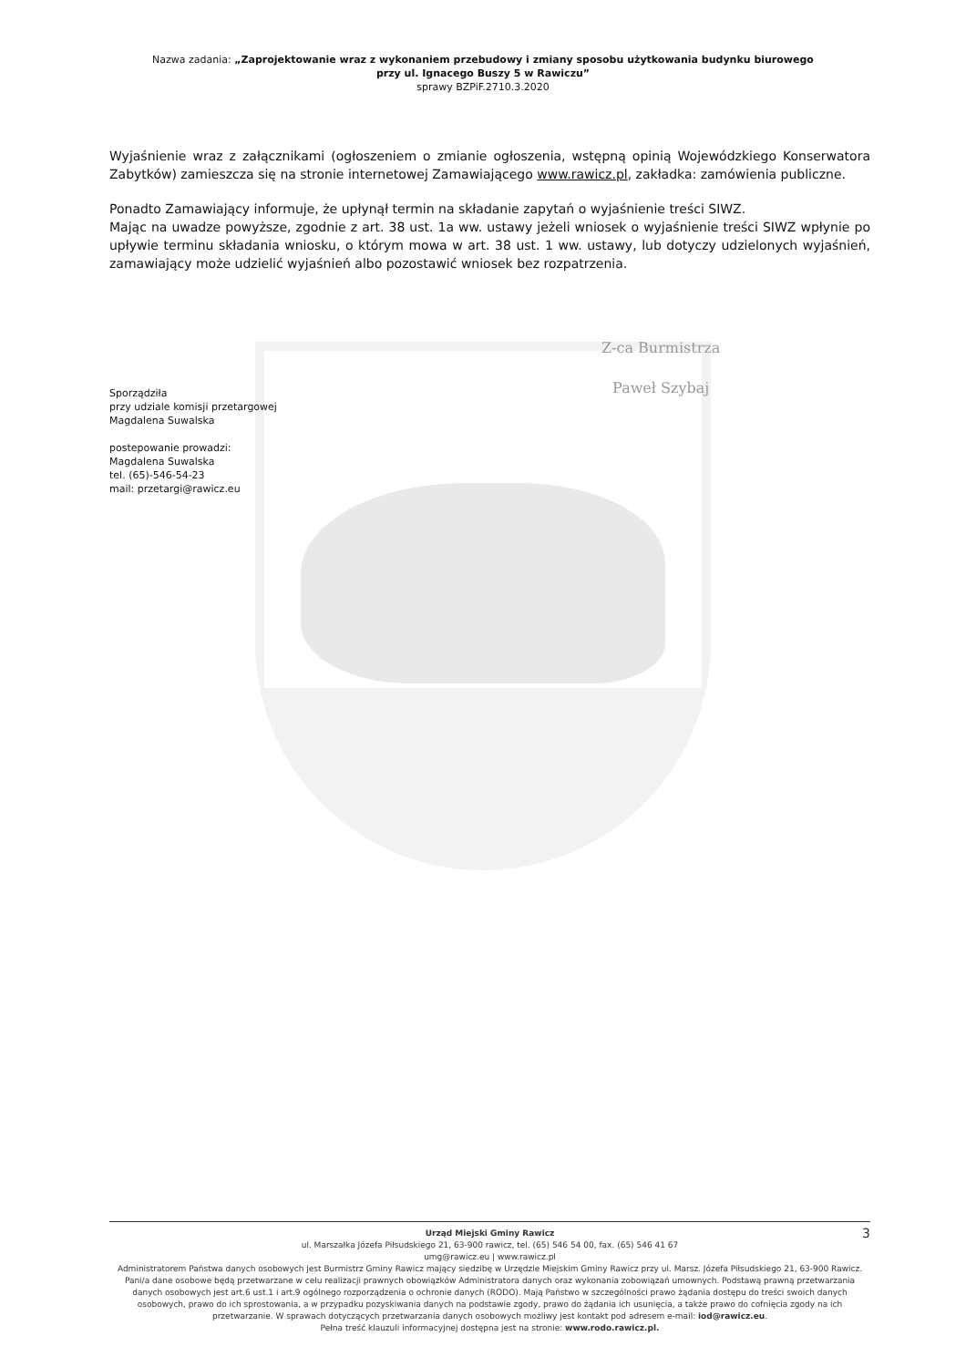Nazwa zadania: „Zaprojektowanie wraz z wykonaniem przebudowy i zmiany sposobu użytkowania budynku biurowego
przy ul. Ignacego Buszy 5 w Rawiczu”
sprawy BZPiF.2710.3.2020
Wyjaśnienie wraz z załącznikami (ogłoszeniem o zmianie ogłoszenia, wstępną opinią Wojewódzkiego Konserwatora Zabytków) zamieszcza się na stronie internetowej Zamawiającego www.rawicz.pl, zakładka: zamówienia publiczne.
Ponadto Zamawiający informuje, że upłynął termin na składanie zapytań o wyjaśnienie treści SIWZ.
Mając na uwadze powyższe, zgodnie z art. 38 ust. 1a ww. ustawy jeżeli wniosek o wyjaśnienie treści SIWZ wpłynie po upływie terminu składania wniosku, o którym mowa w art. 38 ust. 1 ww. ustawy, lub dotyczy udzielonych wyjaśnień, zamawiający może udzielić wyjaśnień albo pozostawić wniosek bez rozpatrzenia.
Z-ca Burmistrza
Paweł Szybaj
Sporządziła
przy udziale komisji przetargowej
Magdalena Suwalska
postepowanie prowadzi:
Magdalena Suwalska
tel. (65)-546-54-23
mail: przetargi@rawicz.eu
3 Urząd Miejski Gminy Rawicz
ul. Marszałka Józefa Piłsudskiego 21, 63-900 rawicz, tel. (65) 546 54 00, fax. (65) 546 41 67
umg@rawicz.eu | www.rawicz.pl
Administratorem Państwa danych osobowych jest Burmistrz Gminy Rawicz mający siedzibę w Urzędzie Miejskim Gminy Rawicz przy ul. Marsz. Józefa Piłsudskiego 21, 63-900 Rawicz. Pani/a dane osobowe będą przetwarzane w celu realizacji prawnych obowiązków Administratora danych oraz wykonania zobowiązań umownych. Podstawą prawną przetwarzania danych osobowych jest art.6 ust.1 i art.9 ogólnego rozporządzenia o ochronie danych (RODO). Mają Państwo w szczególności prawo żądania dostępu do treści swoich danych osobowych, prawo do ich sprostowania, a w przypadku pozyskiwania danych na podstawie zgody, prawo do żądania ich usunięcia, a także prawo do cofnięcia zgody na ich przetwarzanie. W sprawach dotyczących przetwarzania danych osobowych możliwy jest kontakt pod adresem e-mail: iod@rawicz.eu.
Pełna treść klauzuli informacyjnej dostępna jest na stronie: www.rodo.rawicz.pl.